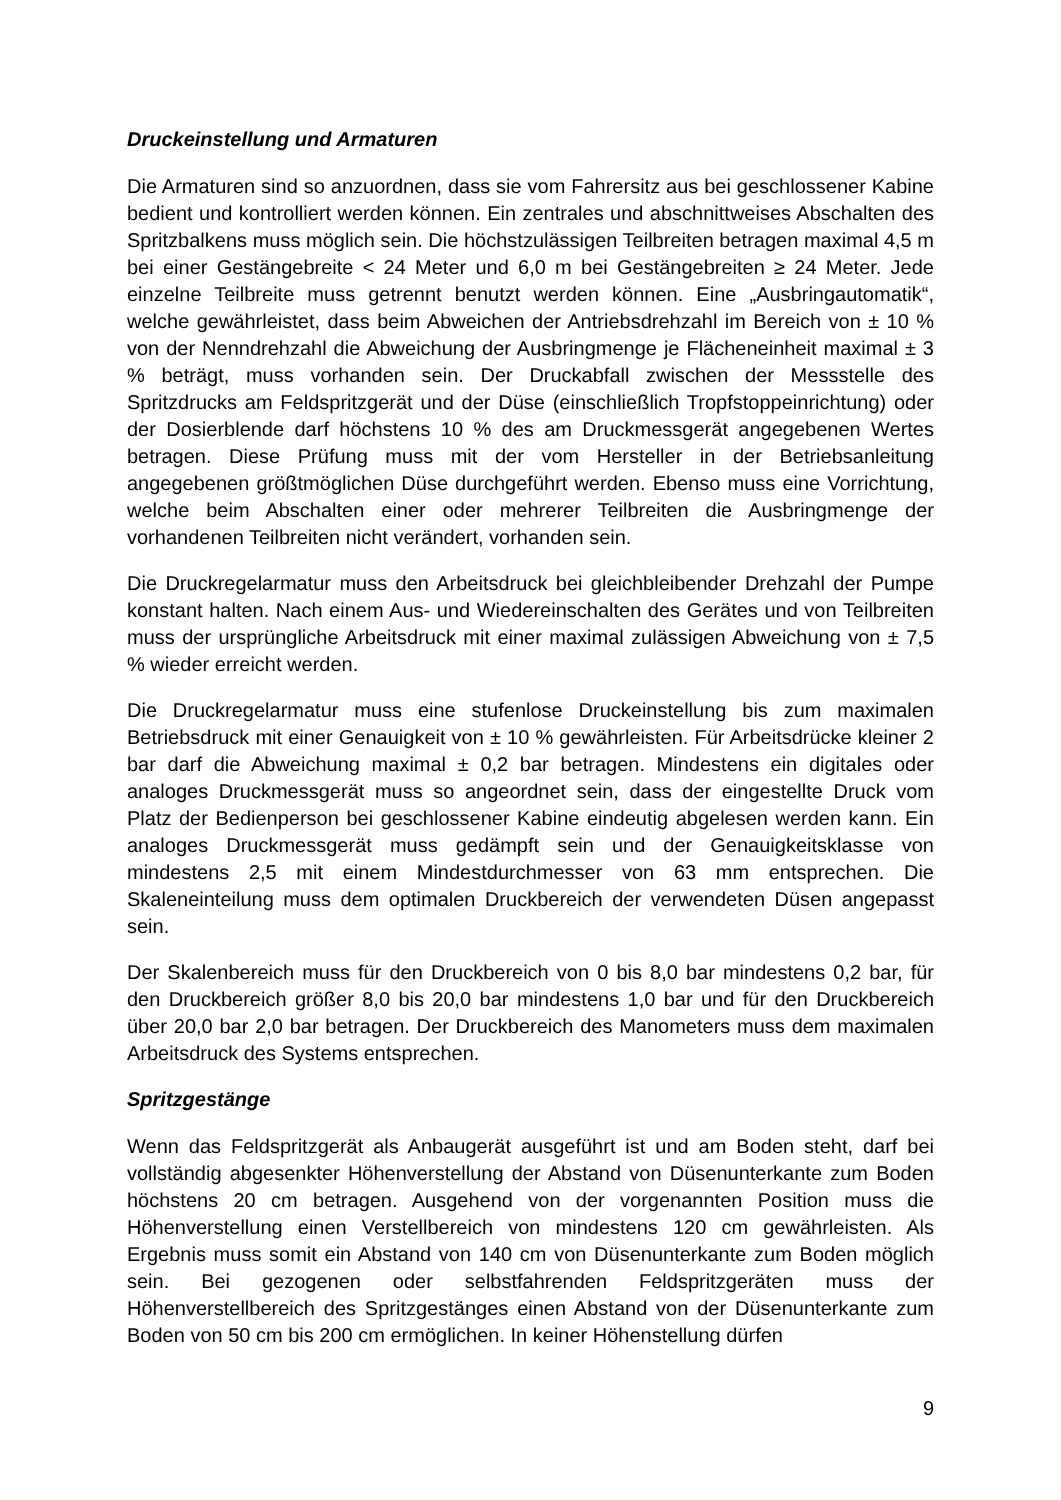Druckeinstellung und Armaturen
Die Armaturen sind so anzuordnen, dass sie vom Fahrersitz aus bei geschlossener Kabine bedient und kontrolliert werden können. Ein zentrales und abschnittweises Abschalten des Spritzbalkens muss möglich sein. Die höchstzulässigen Teilbreiten betragen maximal 4,5 m bei einer Gestängebreite < 24 Meter und 6,0 m bei Gestängebreiten ≥ 24 Meter. Jede einzelne Teilbreite muss getrennt benutzt werden können. Eine „Ausbringautomatik“, welche gewährleistet, dass beim Abweichen der Antriebsdrehzahl im Bereich von ± 10 % von der Nenndrehzahl die Abweichung der Ausbringmenge je Flächeneinheit maximal ± 3 % beträgt, muss vorhanden sein. Der Druckabfall zwischen der Messstelle des Spritzdrucks am Feldspritzgerät und der Düse (einschließlich Tropfstoppeinrichtung) oder der Dosierblende darf höchstens 10 % des am Druckmessgerät angegebenen Wertes betragen. Diese Prüfung muss mit der vom Hersteller in der Betriebsanleitung angegebenen größtmöglichen Düse durchgeführt werden. Ebenso muss eine Vorrichtung, welche beim Abschalten einer oder mehrerer Teilbreiten die Ausbringmenge der vorhandenen Teilbreiten nicht verändert, vorhanden sein.
Die Druckregelarmatur muss den Arbeitsdruck bei gleichbleibender Drehzahl der Pumpe konstant halten. Nach einem Aus- und Wiedereinschalten des Gerätes und von Teilbreiten muss der ursprüngliche Arbeitsdruck mit einer maximal zulässigen Abweichung von ± 7,5 % wieder erreicht werden.
Die Druckregelarmatur muss eine stufenlose Druckeinstellung bis zum maximalen Betriebsdruck mit einer Genauigkeit von ± 10 % gewährleisten. Für Arbeitsdrücke kleiner 2 bar darf die Abweichung maximal ± 0,2 bar betragen. Mindestens ein digitales oder analoges Druckmessgerät muss so angeordnet sein, dass der eingestellte Druck vom Platz der Bedienperson bei geschlossener Kabine eindeutig abgelesen werden kann. Ein analoges Druckmessgerät muss gedämpft sein und der Genauigkeitsklasse von mindestens 2,5 mit einem Mindestdurchmesser von 63 mm entsprechen. Die Skaleneinteilung muss dem optimalen Druckbereich der verwendeten Düsen angepasst sein.
Der Skalenbereich muss für den Druckbereich von 0 bis 8,0 bar mindestens 0,2 bar, für den Druckbereich größer 8,0 bis 20,0 bar mindestens 1,0 bar und für den Druckbereich über 20,0 bar 2,0 bar betragen. Der Druckbereich des Manometers muss dem maximalen Arbeitsdruck des Systems entsprechen.
Spritzgestänge
Wenn das Feldspritzgerät als Anbaugerät ausgeführt ist und am Boden steht, darf bei vollständig abgesenkter Höhenverstellung der Abstand von Düsenunterkante zum Boden höchstens 20 cm betragen. Ausgehend von der vorgenannten Position muss die Höhenverstellung einen Verstellbereich von mindestens 120 cm gewährleisten. Als Ergebnis muss somit ein Abstand von 140 cm von Düsenunterkante zum Boden möglich sein. Bei gezogenen oder selbstfahrenden Feldspritzgeräten muss der Höhenverstellbereich des Spritzgestänges einen Abstand von der Düsenunterkante zum Boden von 50 cm bis 200 cm ermöglichen. In keiner Höhenstellung dürfen
9